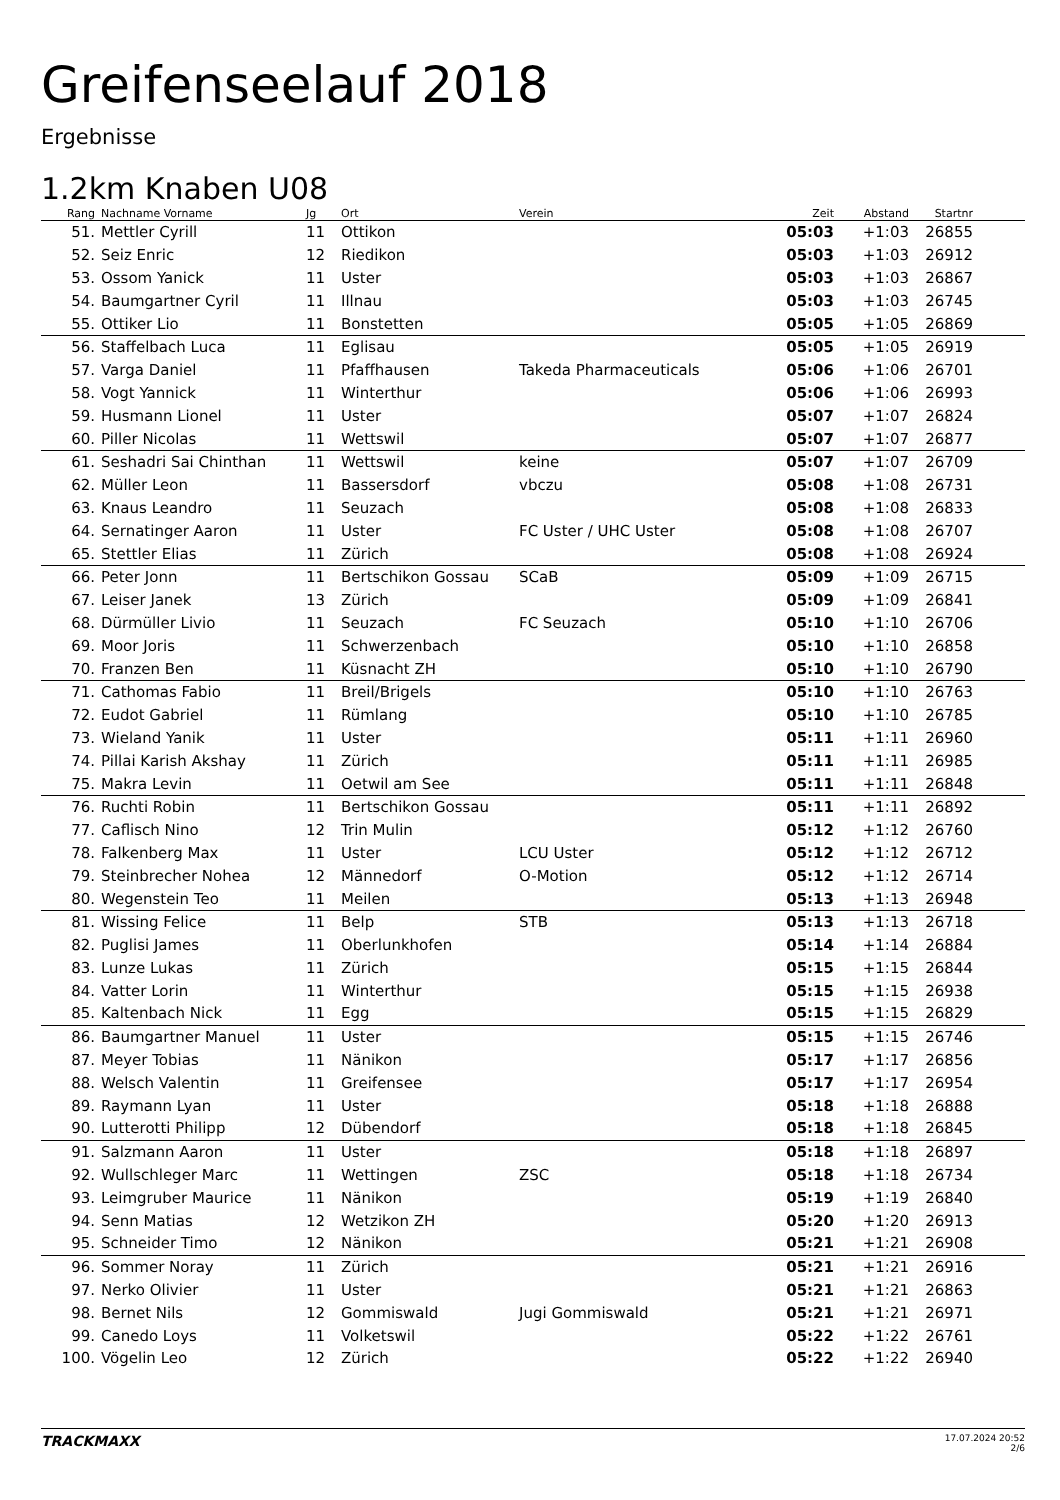Greifenseelauf 2018
Ergebnisse
1.2km Knaben U08
| Rang | Nachname Vorname | Jg | Ort | Verein | Zeit | Abstand | Startnr | |
| --- | --- | --- | --- | --- | --- | --- | --- | --- |
| 51. | Mettler Cyrill | 11 | Ottikon | | 05:03 | +1:03 | 26855 | |
| 52. | Seiz Enric | 12 | Riedikon | | 05:03 | +1:03 | 26912 | |
| 53. | Ossom Yanick | 11 | Uster | | 05:03 | +1:03 | 26867 | |
| 54. | Baumgartner Cyril | 11 | Illnau | | 05:03 | +1:03 | 26745 | |
| 55. | Ottiker Lio | 11 | Bonstetten | | 05:05 | +1:05 | 26869 | |
| 56. | Staffelbach Luca | 11 | Eglisau | | 05:05 | +1:05 | 26919 | |
| 57. | Varga Daniel | 11 | Pfaffhausen | Takeda Pharmaceuticals | 05:06 | +1:06 | 26701 | |
| 58. | Vogt Yannick | 11 | Winterthur | | 05:06 | +1:06 | 26993 | |
| 59. | Husmann Lionel | 11 | Uster | | 05:07 | +1:07 | 26824 | |
| 60. | Piller Nicolas | 11 | Wettswil | | 05:07 | +1:07 | 26877 | |
| 61. | Seshadri Sai Chinthan | 11 | Wettswil | keine | 05:07 | +1:07 | 26709 | |
| 62. | Müller Leon | 11 | Bassersdorf | vbczu | 05:08 | +1:08 | 26731 | |
| 63. | Knaus Leandro | 11 | Seuzach | | 05:08 | +1:08 | 26833 | |
| 64. | Sernatinger Aaron | 11 | Uster | FC Uster / UHC Uster | 05:08 | +1:08 | 26707 | |
| 65. | Stettler Elias | 11 | Zürich | | 05:08 | +1:08 | 26924 | |
| 66. | Peter Jonn | 11 | Bertschikon Gossau | SCaB | 05:09 | +1:09 | 26715 | |
| 67. | Leiser Janek | 13 | Zürich | | 05:09 | +1:09 | 26841 | |
| 68. | Dürmüller Livio | 11 | Seuzach | FC Seuzach | 05:10 | +1:10 | 26706 | |
| 69. | Moor Joris | 11 | Schwerzenbach | | 05:10 | +1:10 | 26858 | |
| 70. | Franzen Ben | 11 | Küsnacht ZH | | 05:10 | +1:10 | 26790 | |
| 71. | Cathomas Fabio | 11 | Breil/Brigels | | 05:10 | +1:10 | 26763 | |
| 72. | Eudot Gabriel | 11 | Rümlang | | 05:10 | +1:10 | 26785 | |
| 73. | Wieland Yanik | 11 | Uster | | 05:11 | +1:11 | 26960 | |
| 74. | Pillai Karish Akshay | 11 | Zürich | | 05:11 | +1:11 | 26985 | |
| 75. | Makra Levin | 11 | Oetwil am See | | 05:11 | +1:11 | 26848 | |
| 76. | Ruchti Robin | 11 | Bertschikon Gossau | | 05:11 | +1:11 | 26892 | |
| 77. | Caflisch Nino | 12 | Trin Mulin | | 05:12 | +1:12 | 26760 | |
| 78. | Falkenberg Max | 11 | Uster | LCU Uster | 05:12 | +1:12 | 26712 | |
| 79. | Steinbrecher Nohea | 12 | Männedorf | O-Motion | 05:12 | +1:12 | 26714 | |
| 80. | Wegenstein Teo | 11 | Meilen | | 05:13 | +1:13 | 26948 | |
| 81. | Wissing Felice | 11 | Belp | STB | 05:13 | +1:13 | 26718 | |
| 82. | Puglisi James | 11 | Oberlunkhofen | | 05:14 | +1:14 | 26884 | |
| 83. | Lunze Lukas | 11 | Zürich | | 05:15 | +1:15 | 26844 | |
| 84. | Vatter Lorin | 11 | Winterthur | | 05:15 | +1:15 | 26938 | |
| 85. | Kaltenbach Nick | 11 | Egg | | 05:15 | +1:15 | 26829 | |
| 86. | Baumgartner Manuel | 11 | Uster | | 05:15 | +1:15 | 26746 | |
| 87. | Meyer Tobias | 11 | Nänikon | | 05:17 | +1:17 | 26856 | |
| 88. | Welsch Valentin | 11 | Greifensee | | 05:17 | +1:17 | 26954 | |
| 89. | Raymann Lyan | 11 | Uster | | 05:18 | +1:18 | 26888 | |
| 90. | Lutterotti Philipp | 12 | Dübendorf | | 05:18 | +1:18 | 26845 | |
| 91. | Salzmann Aaron | 11 | Uster | | 05:18 | +1:18 | 26897 | |
| 92. | Wullschleger Marc | 11 | Wettingen | ZSC | 05:18 | +1:18 | 26734 | |
| 93. | Leimgruber Maurice | 11 | Nänikon | | 05:19 | +1:19 | 26840 | |
| 94. | Senn Matias | 12 | Wetzikon ZH | | 05:20 | +1:20 | 26913 | |
| 95. | Schneider Timo | 12 | Nänikon | | 05:21 | +1:21 | 26908 | |
| 96. | Sommer Noray | 11 | Zürich | | 05:21 | +1:21 | 26916 | |
| 97. | Nerko Olivier | 11 | Uster | | 05:21 | +1:21 | 26863 | |
| 98. | Bernet Nils | 12 | Gommiswald | Jugi Gommiswald | 05:21 | +1:21 | 26971 | |
| 99. | Canedo Loys | 11 | Volketswil | | 05:22 | +1:22 | 26761 | |
| 100. | Vögelin Leo | 12 | Zürich | | 05:22 | +1:22 | 26940 | |
TRACKMAXX
17.07.2024 20:52
2/6